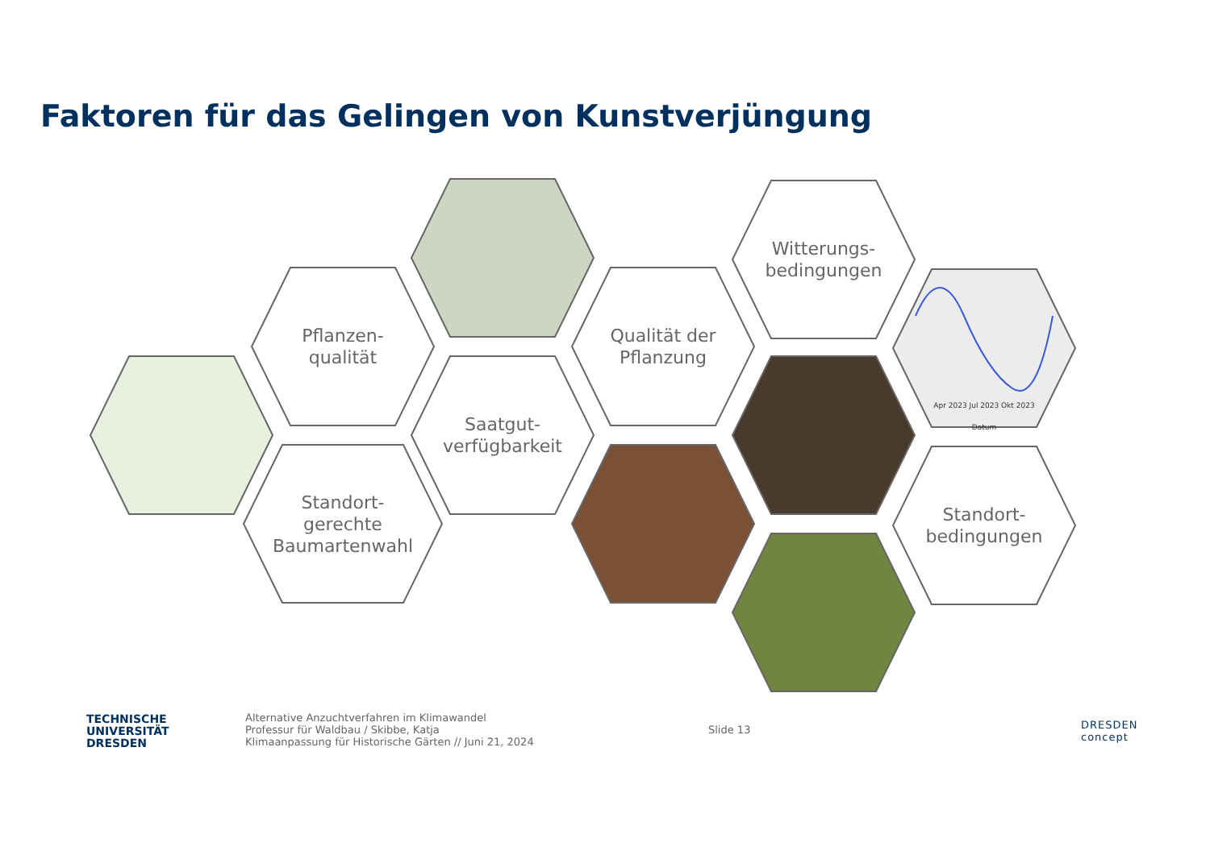Faktoren für das Gelingen von Kunstverjüngung
Pflanzen-
qualität
Saatgut-
verfügbarkeit
Standort-
gerechte
Baumartenwahl
Qualität der
Pflanzung
Witterungs-
bedingungen
Apr 2023 Jul 2023 Okt 2023
Datum
Standort-
bedingungen
TECHNISCHE
UNIVERSITÄT
DRESDEN
Alternative Anzuchtverfahren im Klimawandel
Professur für Waldbau / Skibbe, Katja
Klimaanpassung für Historische Gärten // Juni 21, 2024
Slide 13
DRESDEN
concept